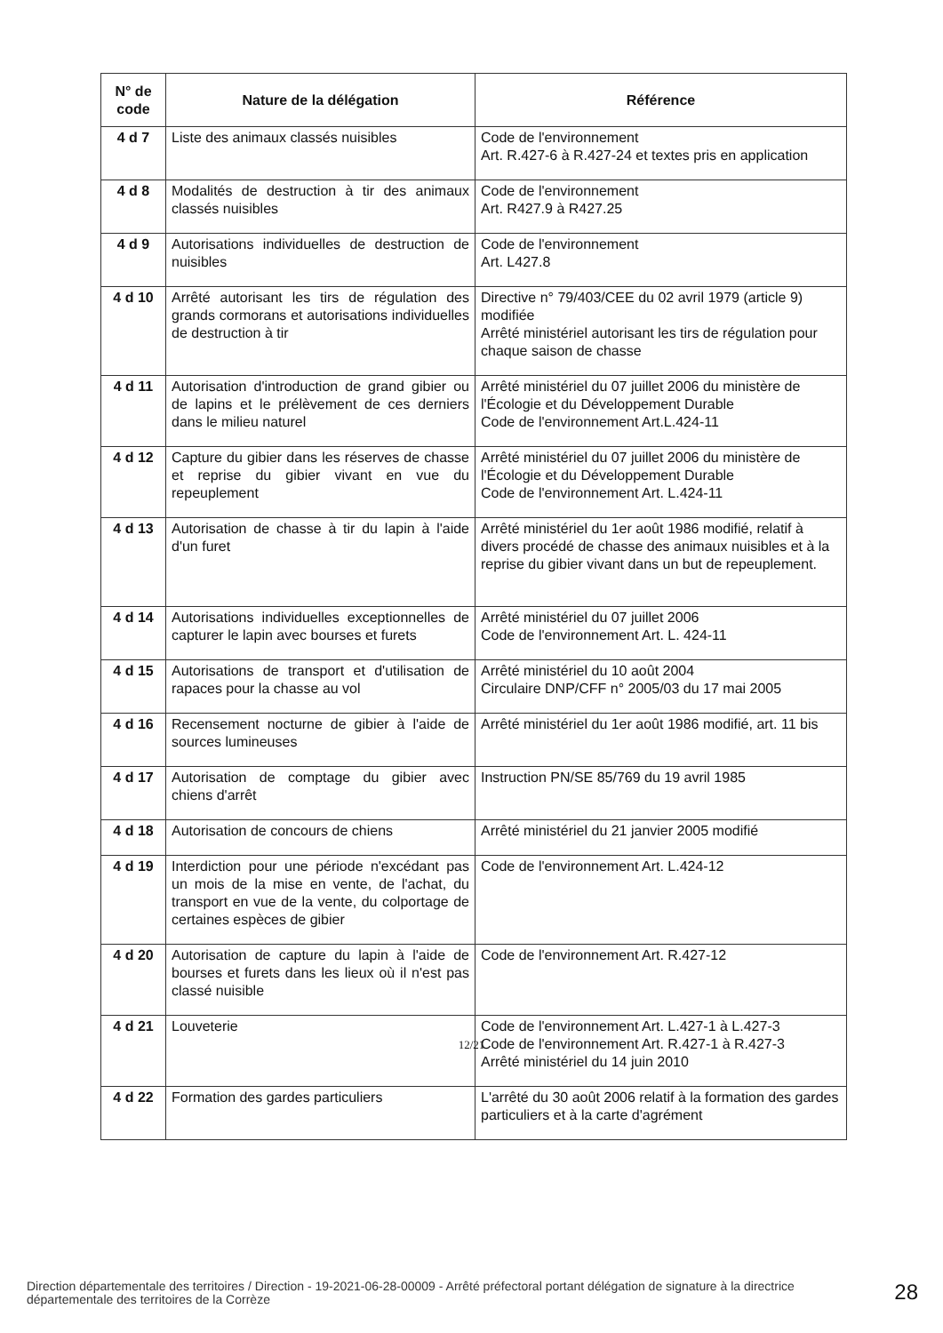| N° de code | Nature de la délégation | Référence |
| --- | --- | --- |
| 4 d 7 | Liste des animaux classés nuisibles | Code de l'environnement Art. R.427-6 à R.427-24 et textes pris en application |
| 4 d 8 | Modalités de destruction à tir des animaux classés nuisibles | Code de l'environnement Art. R427.9 à R427.25 |
| 4 d 9 | Autorisations individuelles de destruction de nuisibles | Code de l'environnement Art. L427.8 |
| 4 d 10 | Arrêté autorisant les tirs de régulation des grands cormorans et autorisations individuelles de destruction à tir | Directive n° 79/403/CEE du 02 avril 1979 (article 9) modifiée Arrêté ministériel autorisant les tirs de régulation pour chaque saison de chasse |
| 4 d 11 | Autorisation d'introduction de grand gibier ou de lapins et le prélèvement de ces derniers dans le milieu naturel | Arrêté ministériel du 07 juillet 2006 du ministère de l'Écologie et du Développement Durable Code de l'environnement Art.L.424-11 |
| 4 d 12 | Capture du gibier dans les réserves de chasse et reprise du gibier vivant en vue du repeuplement | Arrêté ministériel du 07 juillet 2006 du ministère de l'Écologie et du Développement Durable Code de l'environnement Art. L.424-11 |
| 4 d 13 | Autorisation de chasse à tir du lapin à l'aide d'un furet | Arrêté ministériel du 1er août 1986 modifié, relatif à divers procédé de chasse des animaux nuisibles et à la reprise du gibier vivant dans un but de repeuplement. |
| 4 d 14 | Autorisations individuelles exceptionnelles de capturer le lapin avec bourses et furets | Arrêté ministériel du 07 juillet 2006 Code de l'environnement Art. L. 424-11 |
| 4 d 15 | Autorisations de transport et d'utilisation de rapaces pour la chasse au vol | Arrêté ministériel du 10 août 2004 Circulaire DNP/CFF n° 2005/03 du 17 mai 2005 |
| 4 d 16 | Recensement nocturne de gibier à l'aide de sources lumineuses | Arrêté ministériel du 1er août 1986 modifié, art. 11 bis |
| 4 d 17 | Autorisation de comptage du gibier avec chiens d'arrêt | Instruction PN/SE 85/769 du 19 avril 1985 |
| 4 d 18 | Autorisation de concours de chiens | Arrêté ministériel du 21 janvier 2005 modifié |
| 4 d 19 | Interdiction pour une période n'excédant pas un mois de la mise en vente, de l'achat, du transport en vue de la vente, du colportage de certaines espèces de gibier | Code de l'environnement Art. L.424-12 |
| 4 d 20 | Autorisation de capture du lapin à l'aide de bourses et furets dans les lieux où il n'est pas classé nuisible | Code de l'environnement Art. R.427-12 |
| 4 d 21 | Louveterie | Code de l'environnement Art. L.427-1 à L.427-3 Code de l'environnement Art. R.427-1 à R.427-3 Arrêté ministériel du 14 juin 2010 |
| 4 d 22 | Formation des gardes particuliers | L'arrêté du 30 août 2006 relatif à la formation des gardes particuliers et à la carte d'agrément |
12/21
Direction départementale des territoires / Direction - 19-2021-06-28-00009 - Arrêté préfectoral portant délégation de signature à la directrice départementale des territoires de la Corrèze
28